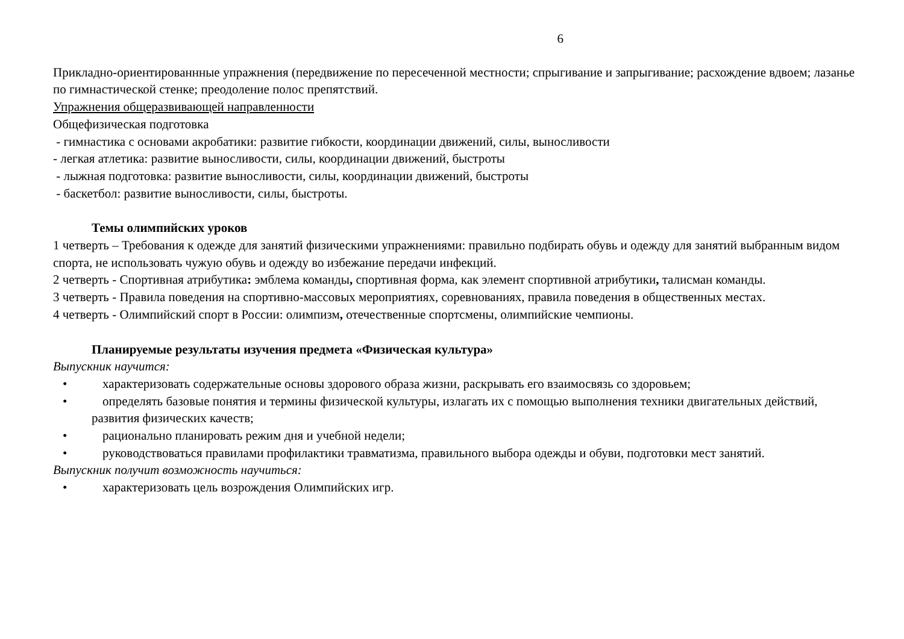6
Прикладно-ориентированнные упражнения (передвижение по пересеченной местности; спрыгивание и запрыгивание; расхождение вдвоем; лазанье по гимнастической стенке; преодоление полос препятствий.
Упражнения общеразвивающей направленности
Общефизическая подготовка
- гимнастика с основами акробатики: развитие гибкости, координации движений, силы, выносливости
- легкая атлетика: развитие выносливости, силы, координации движений, быстроты
- лыжная подготовка: развитие выносливости, силы, координации движений, быстроты
- баскетбол: развитие выносливости, силы, быстроты.
Темы олимпийских уроков
1 четверть – Требования к одежде для занятий физическими упражнениями: правильно подбирать обувь и одежду для занятий выбранным видом спорта, не использовать чужую обувь и одежду во избежание передачи инфекций.
2 четверть - Спортивная атрибутика: эмблема команды, спортивная форма, как элемент спортивной атрибутики, талисман команды.
3 четверть - Правила поведения на спортивно-массовых мероприятиях, соревнованиях, правила поведения в общественных местах.
4 четверть - Олимпийский спорт в России: олимпизм, отечественные спортсмены, олимпийские чемпионы.
Планируемые результаты изучения предмета «Физическая культура»
Выпускник научится:
• характеризовать содержательные основы здорового образа жизни, раскрывать его взаимосвязь со здоровьем;
• определять базовые понятия и термины физической культуры, излагать их с помощью выполнения техники двигательных действий, развития физических качеств;
• рационально планировать режим дня и учебной недели;
• руководствоваться правилами профилактики травматизма, правильного выбора одежды и обуви, подготовки мест занятий.
Выпускник получит возможность научиться:
• характеризовать цель возрождения Олимпийских игр.